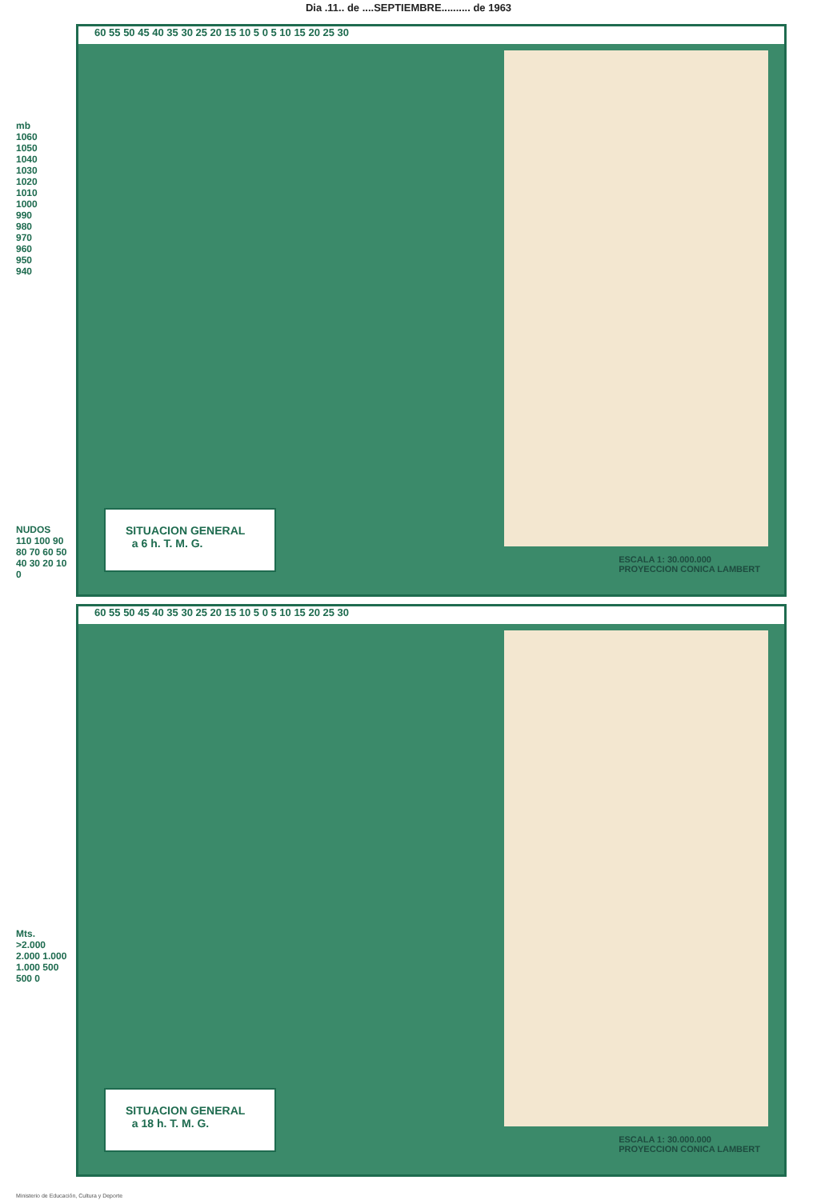Dia .11.. de ....SEPTIEMBRE.......... de 1963
mb
1060
1050
1040
1030
1020
1010
1000
990
980
970
960
950
940
NUDOS
110 100 90 80 70 60 50 40 30 20 10 0
Mts.
>2.000
2.000 1.000
1.000 500
500 0
60 55 50 45 40 35 30 25 20 15 10 5 0 5 10 15 20 25 30
SITUACION GENERAL
a 6 h. T. M. G.
ESCALA 1: 30.000.000
PROYECCION CONICA LAMBERT
60 55 50 45 40 35 30 25 20 15 10 5 0 5 10 15 20 25 30
SITUACION GENERAL
a 18 h. T. M. G.
ESCALA 1: 30.000.000
PROYECCION CONICA LAMBERT
Ministerio de Educación, Cultura y Deporte